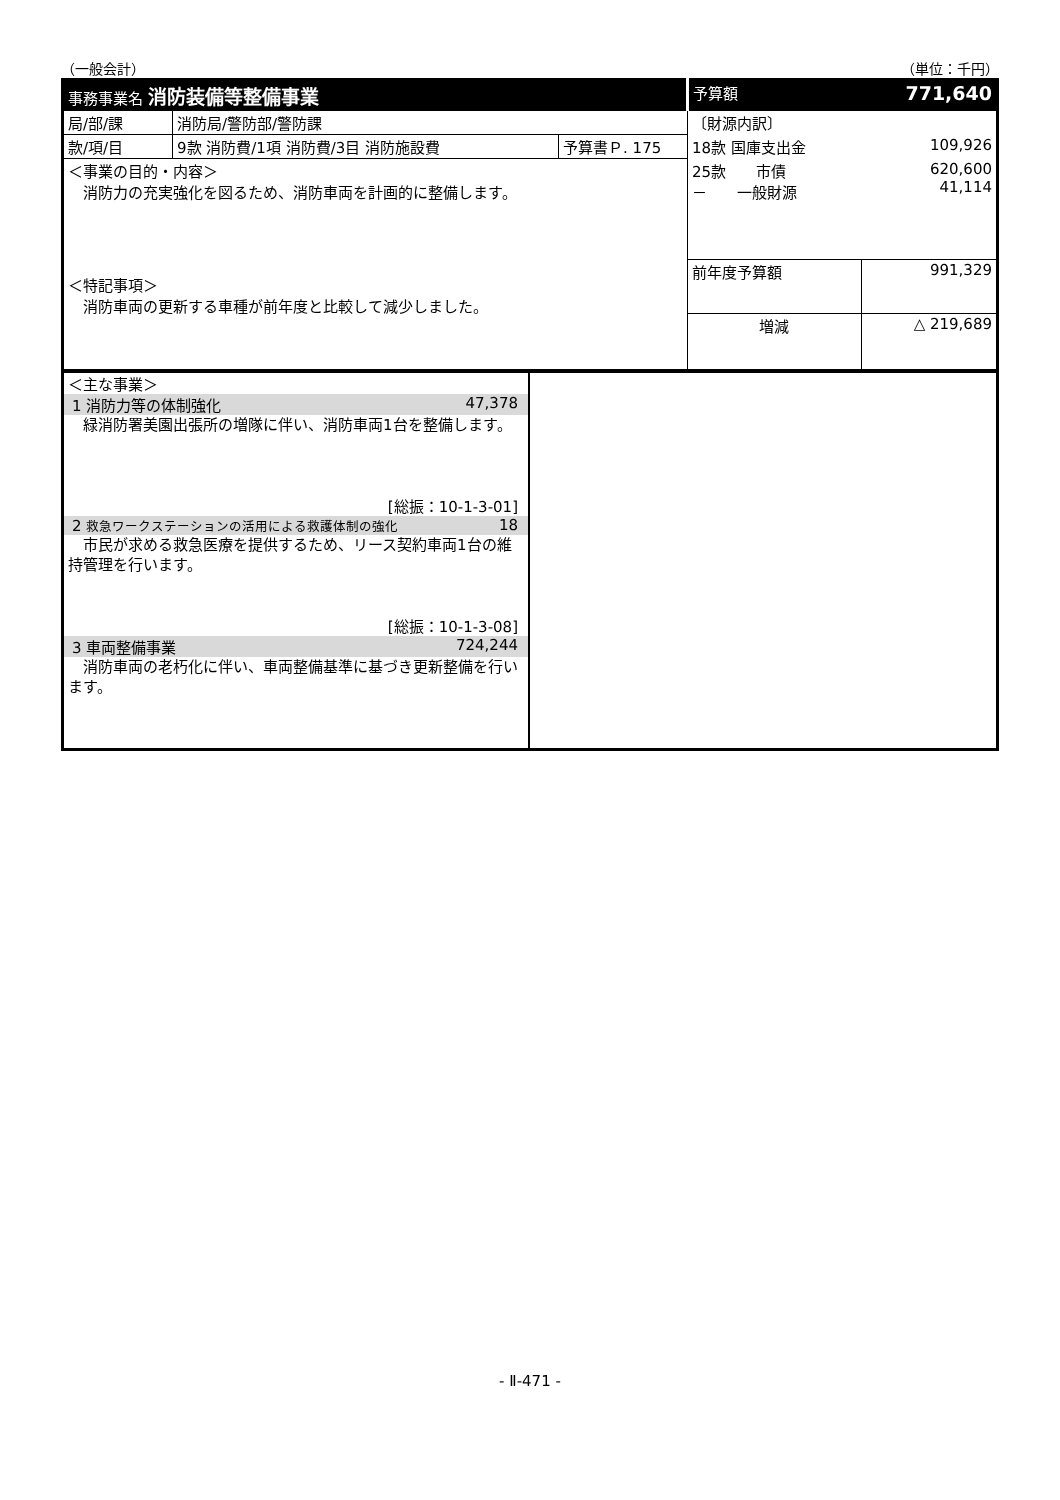（一般会計） （単位：千円）
| 事務事業名 消防装備等整備事業 | | | 予算額 | 771,640 |
| 局/部/課 | 消防局/警防部/警防課 | | 〔財源内訳〕 | |
| 款/項/目 | 9款 消防費/1項 消防費/3目 消防施設費 | 予算書Ｐ. 175 | 18款 国庫支出金 | 109,926 |
| ＜事業の目的・内容＞ 消防力の充実強化を図るため、消防車両を計画的に整備します。 ＜特記事項＞ 消防車両の更新する車種が前年度と比較して減少しました。 | | | 25款 市債 － 一般財源 | 620,600 41,114 |
| | | | 前年度予算額 | 991,329 |
| | | | 増減 | △ 219,689 |
＜主な事業＞
1 消防力等の体制強化 47,378
緑消防署美園出張所の増隊に伴い、消防車両1台を整備します。
[総振：10-1-3-01]
2 救急ワークステーションの活用による救護体制の強化 18
市民が求める救急医療を提供するため、リース契約車両1台の維持管理を行います。
[総振：10-1-3-08]
3 車両整備事業 724,244
消防車両の老朽化に伴い、車両整備基準に基づき更新整備を行います。
- Ⅱ-471 -